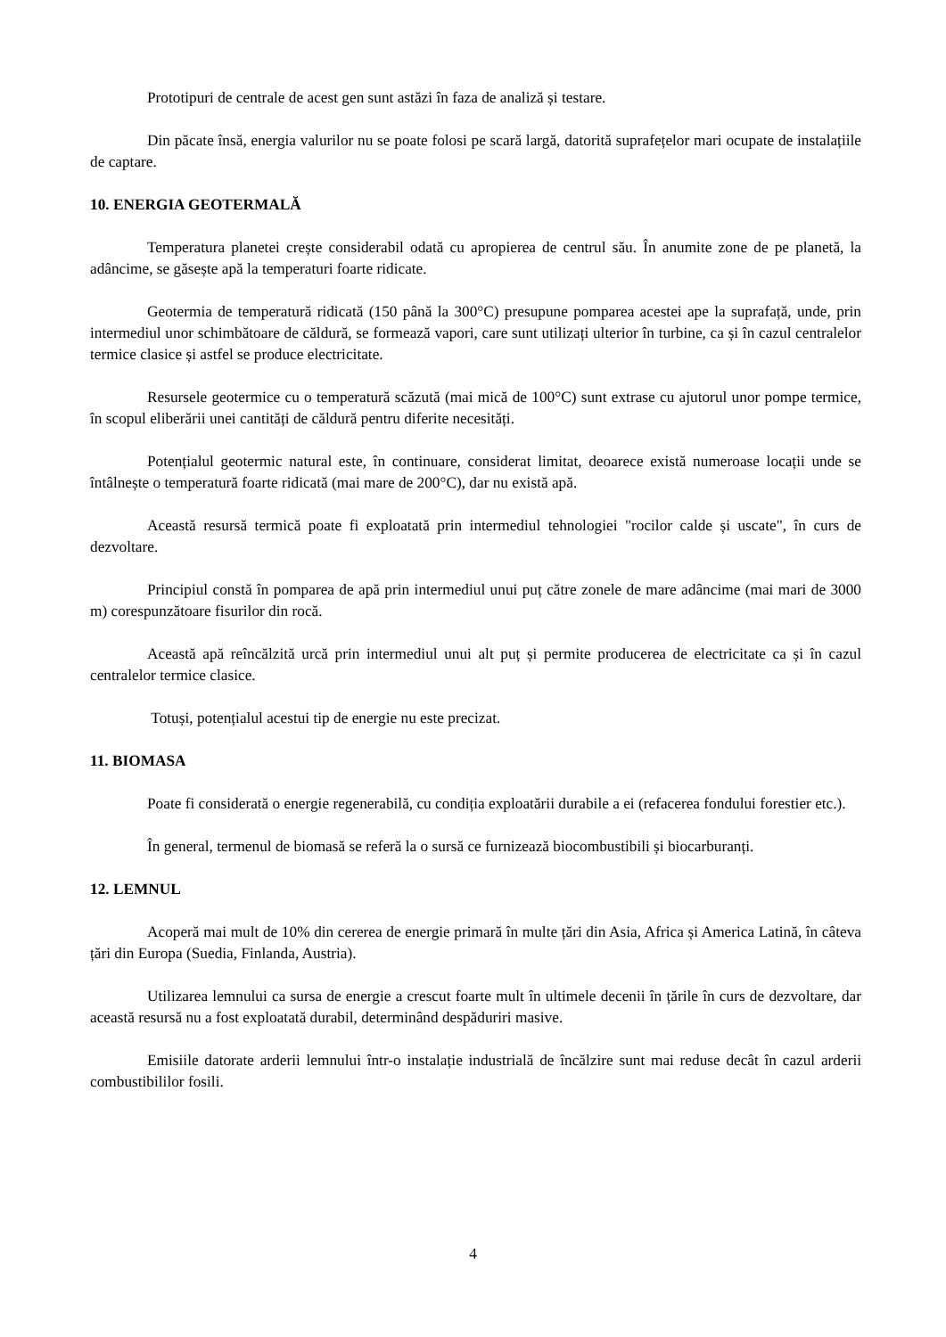Prototipuri de centrale de acest gen sunt astăzi în faza de analiză și testare.
Din păcate însă, energia valurilor nu se poate folosi pe scară largă, datorită suprafețelor mari ocupate de instalațiile de captare.
10. ENERGIA GEOTERMALĂ
Temperatura planetei crește considerabil odată cu apropierea de centrul său. În anumite zone de pe planetă, la adâncime, se găsește apă la temperaturi foarte ridicate.
Geotermia de temperatură ridicată (150 până la 300°C) presupune pomparea acestei ape la suprafață, unde, prin intermediul unor schimbătoare de căldură, se formează vapori, care sunt utilizați ulterior în turbine, ca și în cazul centralelor termice clasice și astfel se produce electricitate.
Resursele geotermice cu o temperatură scăzută (mai mică de 100°C) sunt extrase cu ajutorul unor pompe termice, în scopul eliberării unei cantități de căldură pentru diferite necesități.
Potențialul geotermic natural este, în continuare, considerat limitat, deoarece există numeroase locații unde se întâlnește o temperatură foarte ridicată (mai mare de 200°C), dar nu există apă.
Această resursă termică poate fi exploatată prin intermediul tehnologiei "rocilor calde și uscate", în curs de dezvoltare.
Principiul constă în pomparea de apă prin intermediul unui puț către zonele de mare adâncime (mai mari de 3000 m) corespunzătoare fisurilor din rocă.
Această apă reîncălzită urcă prin intermediul unui alt puț și permite producerea de electricitate ca și în cazul centralelor termice clasice.
Totuși, potențialul acestui tip de energie nu este precizat.
11. BIOMASA
Poate fi considerată o energie regenerabilă, cu condiția exploatării durabile a ei (refacerea fondului forestier etc.).
În general, termenul de biomasă se referă la o sursă ce furnizează biocombustibili și biocarburanți.
12. LEMNUL
Acoperă mai mult de 10% din cererea de energie primară în multe țări din Asia, Africa și America Latină, în câteva țări din Europa (Suedia, Finlanda, Austria).
Utilizarea lemnului ca sursa de energie a crescut foarte mult în ultimele decenii în țările în curs de dezvoltare, dar această resursă nu a fost exploatată durabil, determinând despăduriri masive.
Emisiile datorate arderii lemnului într-o instalație industrială de încălzire sunt mai reduse decât în cazul arderii combustibililor fosili.
4